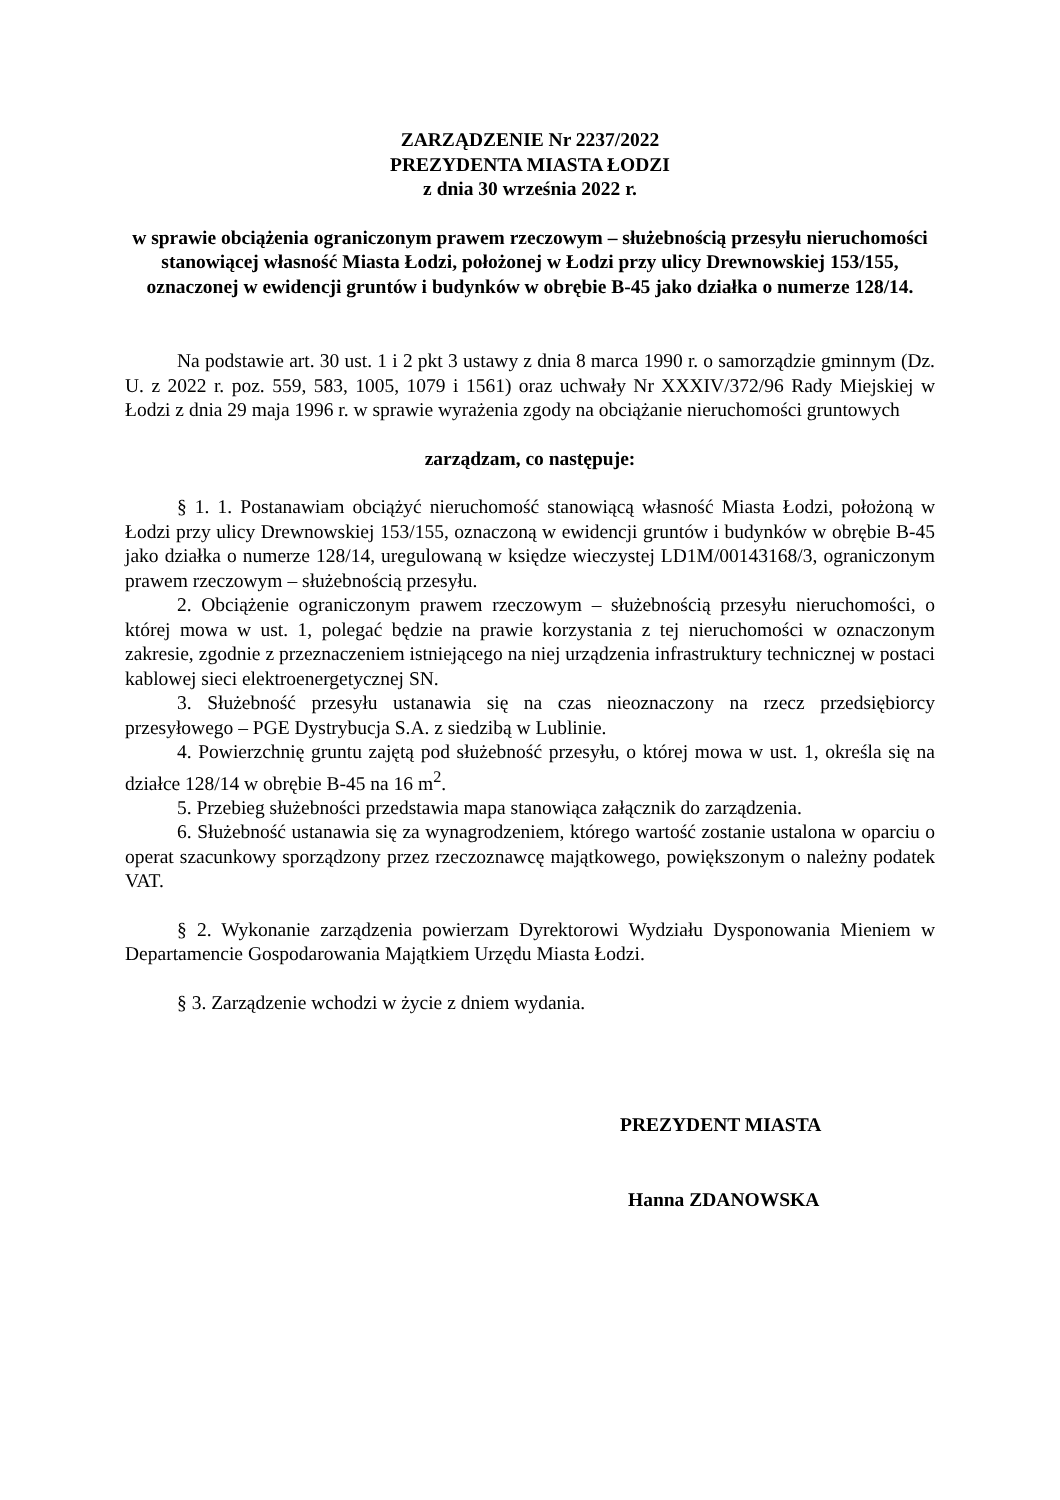ZARZĄDZENIE Nr 2237/2022
PREZYDENTA MIASTA ŁODZI
z dnia 30 września 2022 r.
w sprawie obciążenia ograniczonym prawem rzeczowym – służebnością przesyłu nieruchomości stanowiącej własność Miasta Łodzi, położonej w Łodzi przy ulicy Drewnowskiej 153/155, oznaczonej w ewidencji gruntów i budynków w obrębie B-45 jako działka o numerze 128/14.
Na podstawie art. 30 ust. 1 i 2 pkt 3 ustawy z dnia 8 marca 1990 r. o samorządzie gminnym (Dz. U. z 2022 r. poz. 559, 583, 1005, 1079 i 1561) oraz uchwały Nr XXXIV/372/96 Rady Miejskiej w Łodzi z dnia 29 maja 1996 r. w sprawie wyrażenia zgody na obciążanie nieruchomości gruntowych
zarządzam, co następuje:
§ 1. 1. Postanawiam obciążyć nieruchomość stanowiącą własność Miasta Łodzi, położoną w Łodzi przy ulicy Drewnowskiej 153/155, oznaczoną w ewidencji gruntów i budynków w obrębie B-45 jako działka o numerze 128/14, uregulowaną w księdze wieczystej LD1M/00143168/3, ograniczonym prawem rzeczowym – służebnością przesyłu.
2. Obciążenie ograniczonym prawem rzeczowym – służebnością przesyłu nieruchomości, o której mowa w ust. 1, polegać będzie na prawie korzystania z tej nieruchomości w oznaczonym zakresie, zgodnie z przeznaczeniem istniejącego na niej urządzenia infrastruktury technicznej w postaci kablowej sieci elektroenergetycznej SN.
3. Służebność przesyłu ustanawia się na czas nieoznaczony na rzecz przedsiębiorcy przesyłowego – PGE Dystrybucja S.A. z siedzibą w Lublinie.
4. Powierzchnię gruntu zajętą pod służebność przesyłu, o której mowa w ust. 1, określa się na działce 128/14 w obrębie B-45 na 16 m<sup>2</sup>.
5. Przebieg służebności przedstawia mapa stanowiąca załącznik do zarządzenia.
6. Służebność ustanawia się za wynagrodzeniem, którego wartość zostanie ustalona w oparciu o operat szacunkowy sporządzony przez rzeczoznawcę majątkowego, powiększonym o należny podatek VAT.
§ 2. Wykonanie zarządzenia powierzam Dyrektorowi Wydziału Dysponowania Mieniem w Departamencie Gospodarowania Majątkiem Urzędu Miasta Łodzi.
§ 3. Zarządzenie wchodzi w życie z dniem wydania.
PREZYDENT MIASTA
Hanna ZDANOWSKA